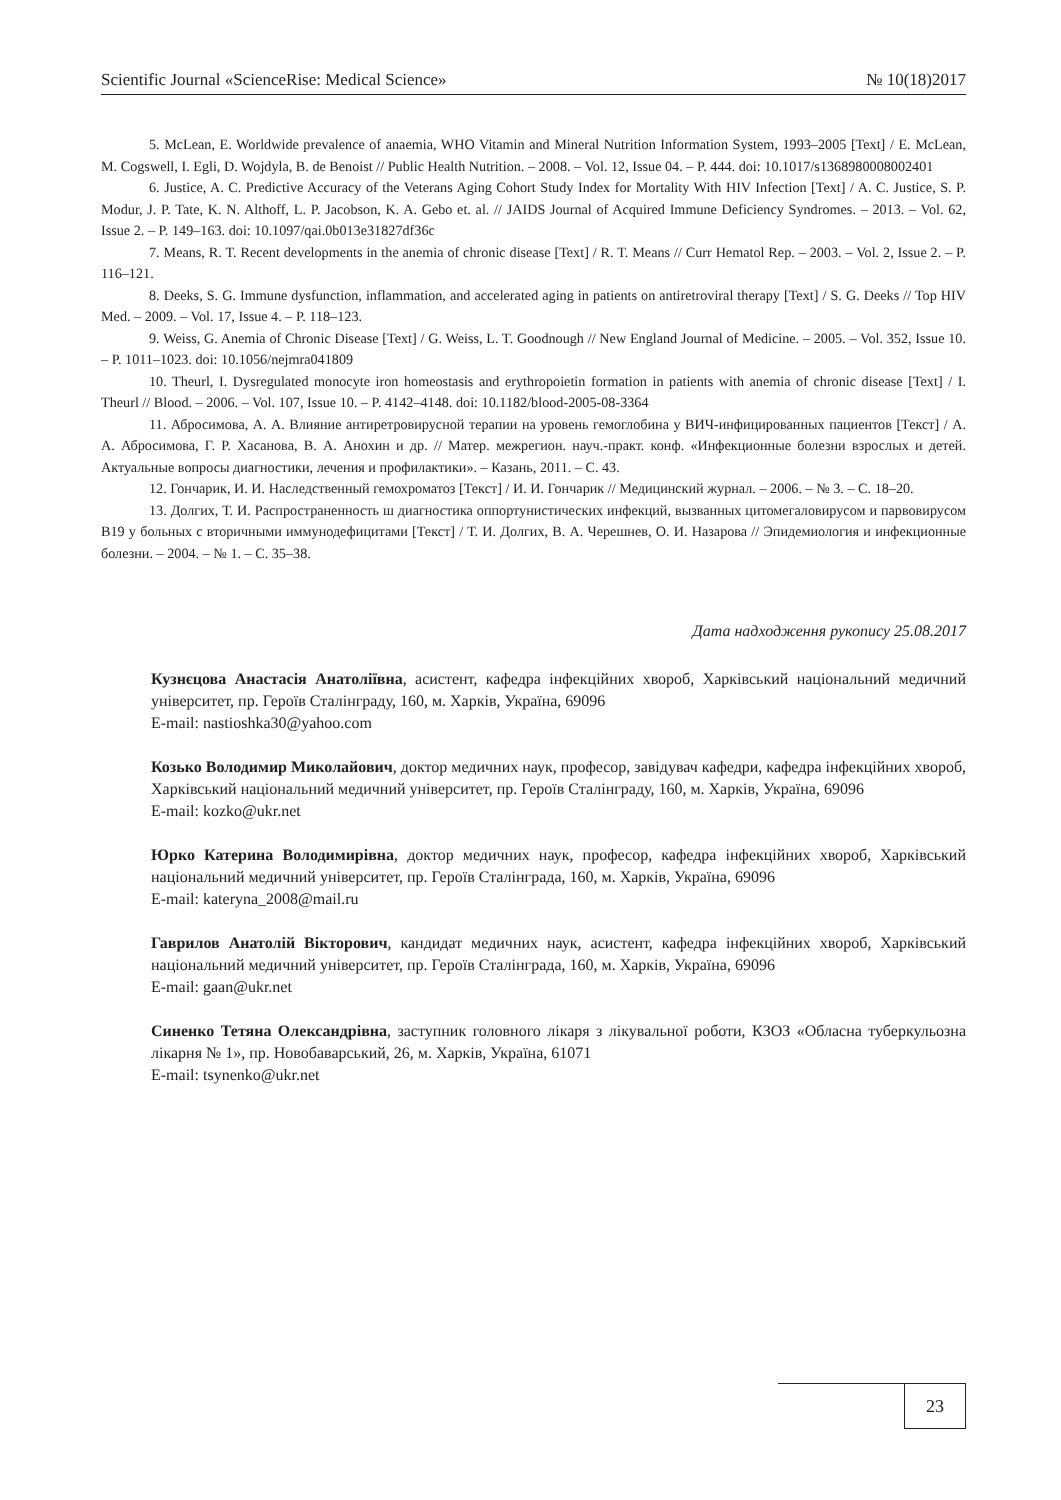Scientific Journal «ScienceRise: Medical Science» № 10(18)2017
5. McLean, E. Worldwide prevalence of anaemia, WHO Vitamin and Mineral Nutrition Information System, 1993–2005 [Text] / E. McLean, M. Cogswell, I. Egli, D. Wojdyla, B. de Benoist // Public Health Nutrition. – 2008. – Vol. 12, Issue 04. – P. 444. doi: 10.1017/s1368980008002401
6. Justice, A. C. Predictive Accuracy of the Veterans Aging Cohort Study Index for Mortality With HIV Infection [Text] / A. C. Justice, S. P. Modur, J. P. Tate, K. N. Althoff, L. P. Jacobson, K. A. Gebo et. al. // JAIDS Journal of Acquired Immune Deficiency Syndromes. – 2013. – Vol. 62, Issue 2. – P. 149–163. doi: 10.1097/qai.0b013e31827df36c
7. Means, R. T. Recent developments in the anemia of chronic disease [Text] / R. T. Means // Curr Hematol Rep. – 2003. – Vol. 2, Issue 2. – P. 116–121.
8. Deeks, S. G. Immune dysfunction, inflammation, and accelerated aging in patients on antiretroviral therapy [Text] / S. G. Deeks // Top HIV Med. – 2009. – Vol. 17, Issue 4. – P. 118–123.
9. Weiss, G. Anemia of Chronic Disease [Text] / G. Weiss, L. T. Goodnough // New England Journal of Medicine. – 2005. – Vol. 352, Issue 10. – P. 1011–1023. doi: 10.1056/nejmra041809
10. Theurl, I. Dysregulated monocyte iron homeostasis and erythropoietin formation in patients with anemia of chronic disease [Text] / I. Theurl // Blood. – 2006. – Vol. 107, Issue 10. – P. 4142–4148. doi: 10.1182/blood-2005-08-3364
11. Абросимова, А. А. Влияние антиретровирусной терапии на уровень гемоглобина у ВИЧ-инфицированных пациентов [Текст] / А. А. Абросимова, Г. Р. Хасанова, В. А. Анохин и др. // Матер. межрегион. науч.-практ. конф. «Инфекционные болезни взрослых и детей. Актуальные вопросы диагностики, лечения и профилактики». – Казань, 2011. – С. 43.
12. Гончарик, И. И. Наследственный гемохроматоз [Текст] / И. И. Гончарик // Медицинский журнал. – 2006. – № 3. – С. 18–20.
13. Долгих, Т. И. Распространенность ш диагностика оппортунистических инфекций, вызванных цитомегаловирусом и парвовирусом В19 у больных с вторичными иммунодефицитами [Текст] / Т. И. Долгих, В. А. Черешнев, О. И. Назарова // Эпидемиология и инфекционные болезни. – 2004. – № 1. – С. 35–38.
Дата надходження рукопису 25.08.2017
Кузнєцова Анастасія Анатоліївна, асистент, кафедра інфекційних хвороб, Харківський національний медичний університет, пр. Героїв Сталінграду, 160, м. Харків, Україна, 69096
E-mail: nastioshka30@yahoo.com
Козько Володимир Миколайович, доктор медичних наук, професор, завідувач кафедри, кафедра інфекційних хвороб, Харківський національний медичний університет, пр. Героїв Сталінграду, 160, м. Харків, Україна, 69096
E-mail: kozko@ukr.net
Юрко Катерина Володимирівна, доктор медичних наук, професор, кафедра інфекційних хвороб, Харківський національний медичний університет, пр. Героїв Сталінграда, 160, м. Харків, Україна, 69096
E-mail: kateryna_2008@mail.ru
Гаврилов Анатолій Вікторович, кандидат медичних наук, асистент, кафедра інфекційних хвороб, Харківський національний медичний університет, пр. Героїв Сталінграда, 160, м. Харків, Україна, 69096
E-mail: gaan@ukr.net
Синенко Тетяна Олександрівна, заступник головного лікаря з лікувальної роботи, КЗОЗ «Обласна туберкульозна лікарня № 1», пр. Новобаварський, 26, м. Харків, Україна, 61071
E-mail: tsynenko@ukr.net
23